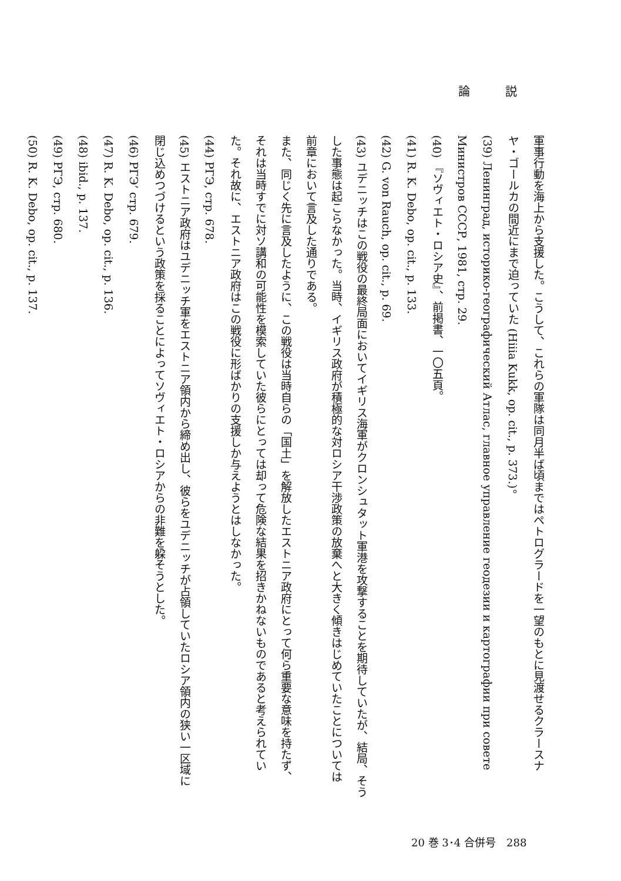論説
軍事行動を海上から支援した。こうして、これらの軍隊は同月半ば頃まではペトログラードを一望のもとに見渡せるクラースナ
ヤ・ゴールカの間近にまで迫っていた (Hiiia Kukk, op. cit., p. 373.)。
(39) Ленинград, историко-географический Атлас, главное управление геодезии и картографии при совете Министров СССР, 1981, стр. 29.
(40) 『ソヴィエト・ロシア史』、前掲書、一〇五頁。
(41) R. K. Debo, op. cit., p. 133.
(42) G. von Rauch, op. cit., p. 69.
(43) ユデニッチはこの戦役の最終局面においてイギリス海軍がクロンシュタット軍港を攻撃することを期待していたが、結局、そう
した事態は起こらなかった。当時、イギリス政府が積極的な対ロシア干渉政策の放棄へと大きく傾きはじめていたことについては
前章において言及した通りである。
また、同じく先に言及したように、この戦役は当時自らの「国土」を解放したエストニア政府にとって何ら重要な意味を持たず、
それは当時すでに対ソ講和の可能性を模索していた彼らにとっては却って危険な結果を招きかねないものであると考えられてい
た。それ故に、エストニア政府はこの戦役に形ばかりの支援しか与えようとはしなかった。
(44) РГЭ, стр. 678.
(45) エストニア政府はユデニッチ軍をエストニア領内から締め出し、彼らをユデニッチが占領していたロシア領内の狭い一区域に
閉じ込めつづけるという政策を採ることによってソヴィエト・ロシアからの非難を躱そうとした。
(46) РГЭ’ стр. 679.
(47) R. K. Debo, op. cit., p. 136.
(48) ibid., p. 137.
(49) РГЭ, стр. 680.
(50) R. K. Debo, op. cit., p. 137.
20 巻 3･4 合併号　288